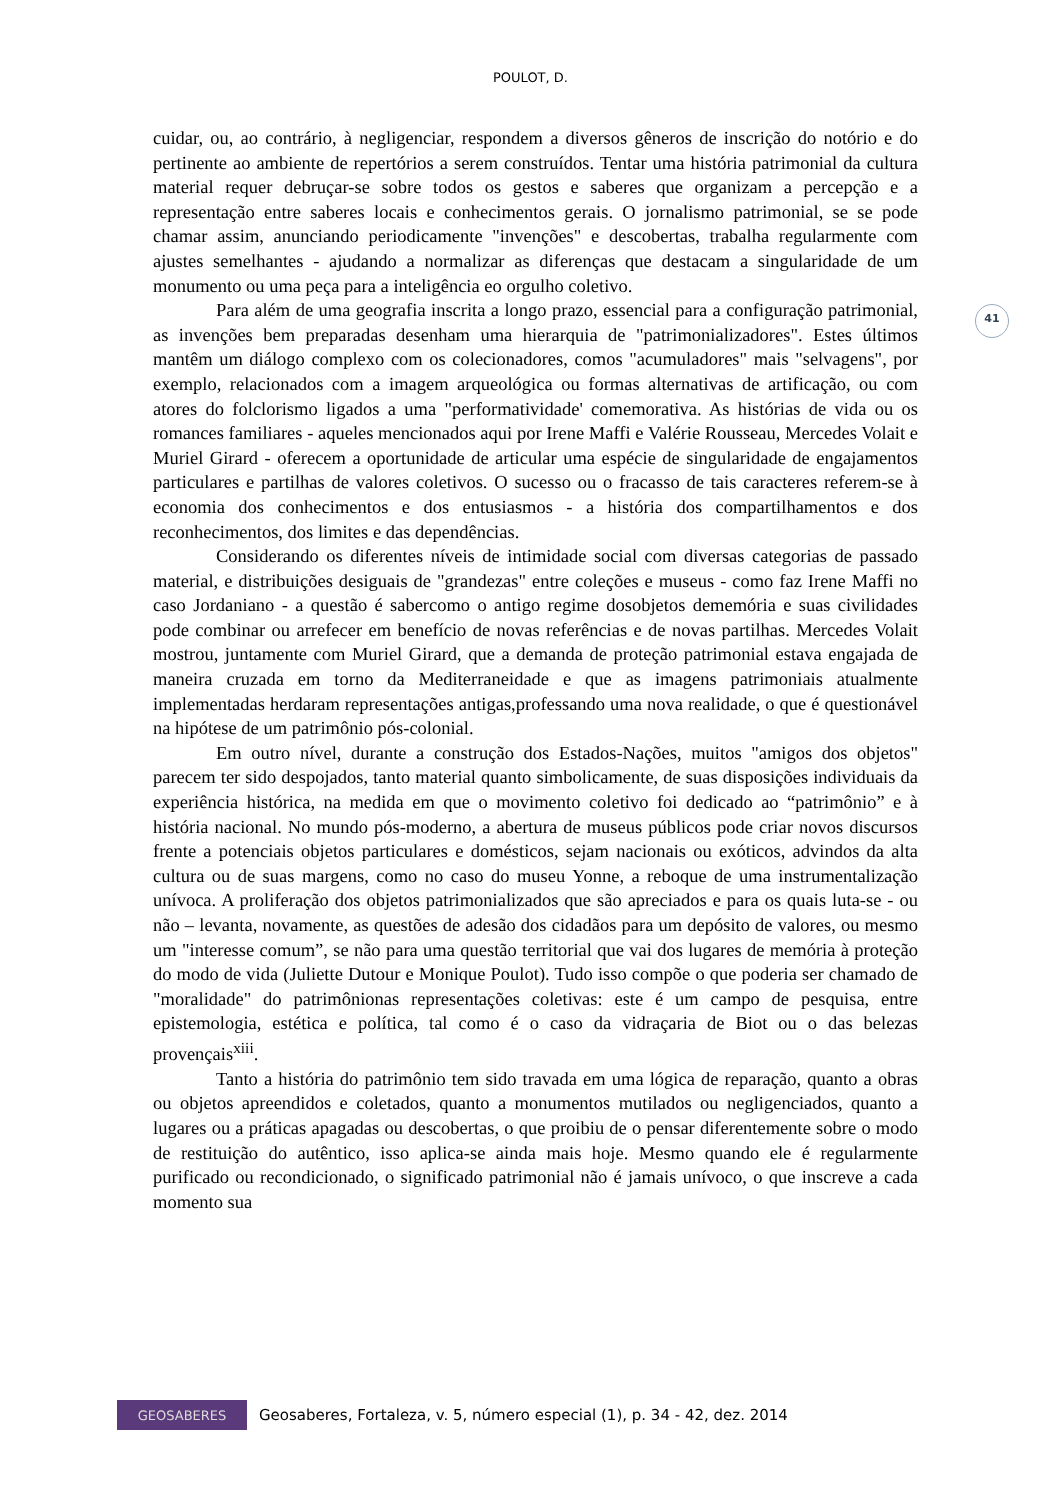POULOT, D.
41
cuidar, ou, ao contrário, à negligenciar, respondem a diversos gêneros de inscrição do notório e do pertinente ao ambiente de repertórios a serem construídos. Tentar uma história patrimonial da cultura material requer debruçar-se sobre todos os gestos e saberes que organizam a percepção e a representação entre saberes locais e conhecimentos gerais. O jornalismo patrimonial, se se pode chamar assim, anunciando periodicamente "invenções" e descobertas, trabalha regularmente com ajustes semelhantes - ajudando a normalizar as diferenças que destacam a singularidade de um monumento ou uma peça para a inteligência eo orgulho coletivo.
Para além de uma geografia inscrita a longo prazo, essencial para a configuração patrimonial, as invenções bem preparadas desenham uma hierarquia de "patrimonializadores". Estes últimos mantêm um diálogo complexo com os colecionadores, comos "acumuladores" mais "selvagens", por exemplo, relacionados com a imagem arqueológica ou formas alternativas de artificação, ou com atores do folclorismo ligados a uma "performatividade' comemorativa. As histórias de vida ou os romances familiares - aqueles mencionados aqui por Irene Maffi e Valérie Rousseau, Mercedes Volait e Muriel Girard - oferecem a oportunidade de articular uma espécie de singularidade de engajamentos particulares e partilhas de valores coletivos. O sucesso ou o fracasso de tais caracteres referem-se à economia dos conhecimentos e dos entusiasmos - a história dos compartilhamentos e dos reconhecimentos, dos limites e das dependências.
Considerando os diferentes níveis de intimidade social com diversas categorias de passado material, e distribuições desiguais de "grandezas" entre coleções e museus - como faz Irene Maffi no caso Jordaniano - a questão é sabercomo o antigo regime dosobjetos dememória e suas civilidades pode combinar ou arrefecer em benefício de novas referências e de novas partilhas. Mercedes Volait mostrou, juntamente com Muriel Girard, que a demanda de proteção patrimonial estava engajada de maneira cruzada em torno da Mediterraneidade e que as imagens patrimoniais atualmente implementadas herdaram representações antigas,professando uma nova realidade, o que é questionável na hipótese de um patrimônio pós-colonial.
Em outro nível, durante a construção dos Estados-Nações, muitos "amigos dos objetos" parecem ter sido despojados, tanto material quanto simbolicamente, de suas disposições individuais da experiência histórica, na medida em que o movimento coletivo foi dedicado ao “patrimônio” e à história nacional. No mundo pós-moderno, a abertura de museus públicos pode criar novos discursos frente a potenciais objetos particulares e domésticos, sejam nacionais ou exóticos, advindos da alta cultura ou de suas margens, como no caso do museu Yonne, a reboque de uma instrumentalização unívoca. A proliferação dos objetos patrimonializados que são apreciados e para os quais luta-se - ou não – levanta, novamente, as questões de adesão dos cidadãos para um depósito de valores, ou mesmo um "interesse comum”, se não para uma questão territorial que vai dos lugares de memória à proteção do modo de vida (Juliette Dutour e Monique Poulot). Tudo isso compõe o que poderia ser chamado de "moralidade" do patrimônionas representações coletivas: este é um campo de pesquisa, entre epistemologia, estética e política, tal como é o caso da vidraçaria de Biot ou o das belezas provençais<sup>xiii</sup>.
Tanto a história do patrimônio tem sido travada em uma lógica de reparação, quanto a obras ou objetos apreendidos e coletados, quanto a monumentos mutilados ou negligenciados, quanto a lugares ou a práticas apagadas ou descobertas, o que proibiu de o pensar diferentemente sobre o modo de restituição do autêntico, isso aplica-se ainda mais hoje. Mesmo quando ele é regularmente purificado ou recondicionado, o significado patrimonial não é jamais unívoco, o que inscreve a cada momento sua
GEOSABERES
Geosaberes, Fortaleza, v. 5, número especial (1), p. 34 - 42, dez. 2014